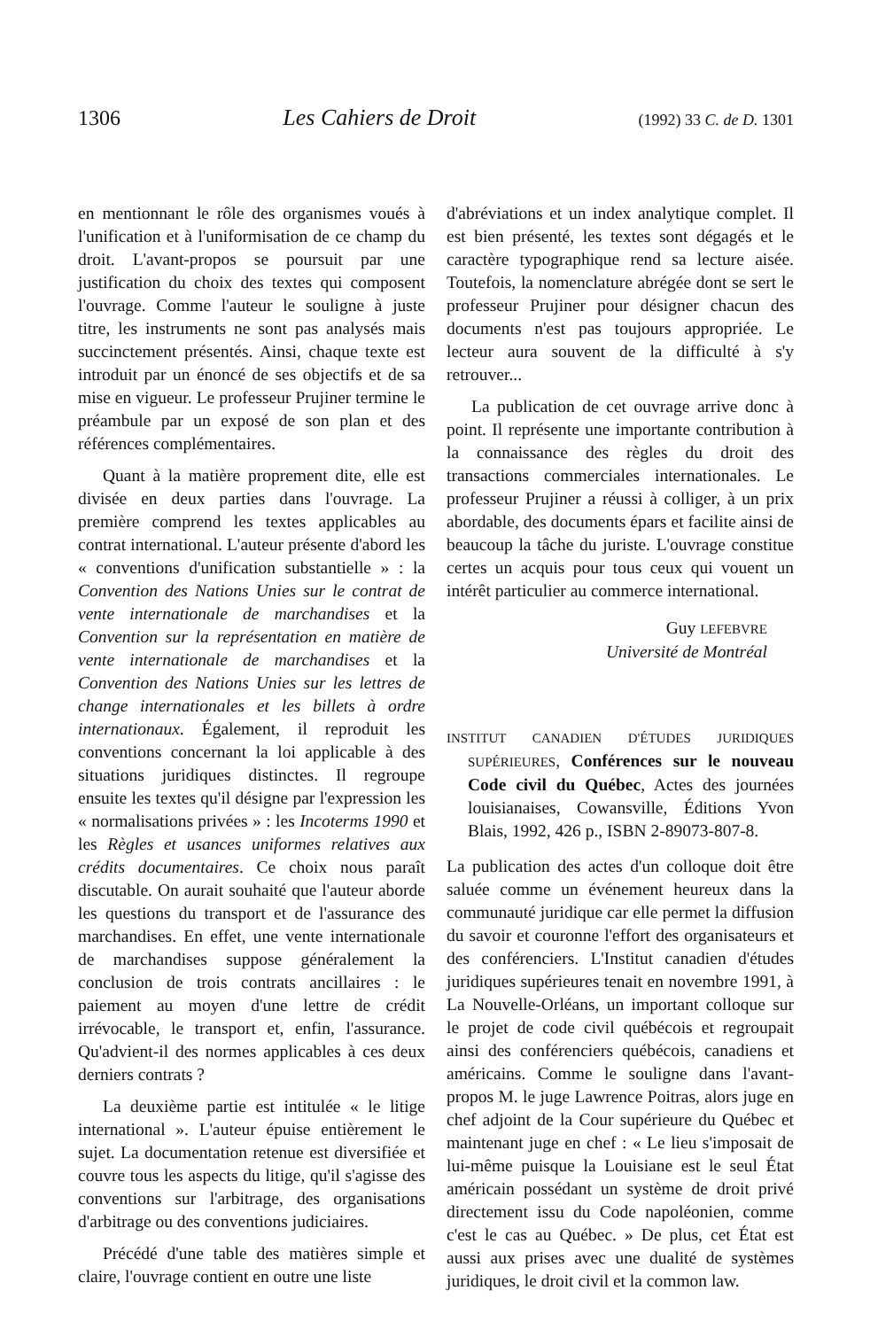1306 Les Cahiers de Droit (1992) 33 C. de D. 1301
en mentionnant le rôle des organismes voués à l'unification et à l'uniformisation de ce champ du droit. L'avant-propos se poursuit par une justification du choix des textes qui composent l'ouvrage. Comme l'auteur le souligne à juste titre, les instruments ne sont pas analysés mais succinctement présentés. Ainsi, chaque texte est introduit par un énoncé de ses objectifs et de sa mise en vigueur. Le professeur Prujiner termine le préambule par un exposé de son plan et des références complémentaires.
Quant à la matière proprement dite, elle est divisée en deux parties dans l'ouvrage. La première comprend les textes applicables au contrat international. L'auteur présente d'abord les « conventions d'unification substantielle » : la Convention des Nations Unies sur le contrat de vente internationale de marchandises et la Convention sur la représentation en matière de vente internationale de marchandises et la Convention des Nations Unies sur les lettres de change internationales et les billets à ordre internationaux. Également, il reproduit les conventions concernant la loi applicable à des situations juridiques distinctes. Il regroupe ensuite les textes qu'il désigne par l'expression les « normalisations privées » : les Incoterms 1990 et les Règles et usances uniformes relatives aux crédits documentaires. Ce choix nous paraît discutable. On aurait souhaité que l'auteur aborde les questions du transport et de l'assurance des marchandises. En effet, une vente internationale de marchandises suppose généralement la conclusion de trois contrats ancillaires : le paiement au moyen d'une lettre de crédit irrévocable, le transport et, enfin, l'assurance. Qu'advient-il des normes applicables à ces deux derniers contrats ?
La deuxième partie est intitulée « le litige international ». L'auteur épuise entièrement le sujet. La documentation retenue est diversifiée et couvre tous les aspects du litige, qu'il s'agisse des conventions sur l'arbitrage, des organisations d'arbitrage ou des conventions judiciaires.
Précédé d'une table des matières simple et claire, l'ouvrage contient en outre une liste
d'abréviations et un index analytique complet. Il est bien présenté, les textes sont dégagés et le caractère typographique rend sa lecture aisée. Toutefois, la nomenclature abrégée dont se sert le professeur Prujiner pour désigner chacun des documents n'est pas toujours appropriée. Le lecteur aura souvent de la difficulté à s'y retrouver...
La publication de cet ouvrage arrive donc à point. Il représente une importante contribution à la connaissance des règles du droit des transactions commerciales internationales. Le professeur Prujiner a réussi à colliger, à un prix abordable, des documents épars et facilite ainsi de beaucoup la tâche du juriste. L'ouvrage constitue certes un acquis pour tous ceux qui vouent un intérêt particulier au commerce international.
Guy LEFEBVRE
Université de Montréal
INSTITUT CANADIEN D'ÉTUDES JURIDIQUES SUPÉRIEURES, Conférences sur le nouveau Code civil du Québec, Actes des journées louisianaises, Cowansville, Éditions Yvon Blais, 1992, 426 p., ISBN 2-89073-807-8.
La publication des actes d'un colloque doit être saluée comme un événement heureux dans la communauté juridique car elle permet la diffusion du savoir et couronne l'effort des organisateurs et des conférenciers. L'Institut canadien d'études juridiques supérieures tenait en novembre 1991, à La Nouvelle-Orléans, un important colloque sur le projet de code civil québécois et regroupait ainsi des conférenciers québécois, canadiens et américains. Comme le souligne dans l'avant-propos M. le juge Lawrence Poitras, alors juge en chef adjoint de la Cour supérieure du Québec et maintenant juge en chef : « Le lieu s'imposait de lui-même puisque la Louisiane est le seul État américain possédant un système de droit privé directement issu du Code napoléonien, comme c'est le cas au Québec. » De plus, cet État est aussi aux prises avec une dualité de systèmes juridiques, le droit civil et la common law.